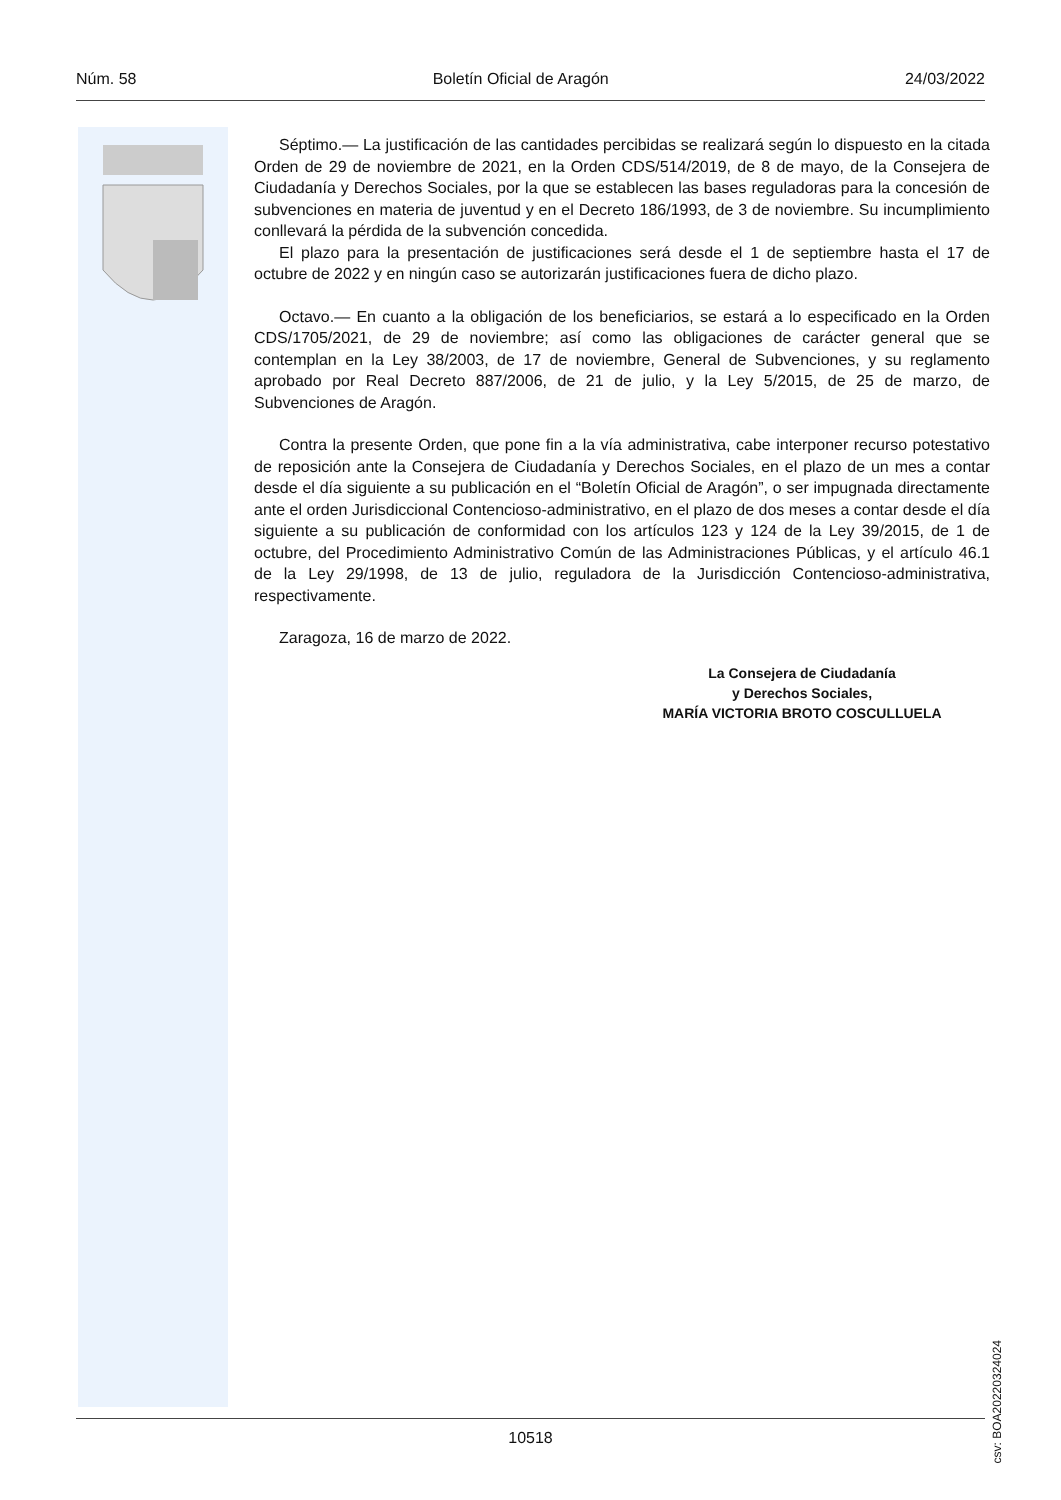Núm. 58 Boletín Oficial de Aragón 24/03/2022
Séptimo.— La justificación de las cantidades percibidas se realizará según lo dispuesto en la citada Orden de 29 de noviembre de 2021, en la Orden CDS/514/2019, de 8 de mayo, de la Consejera de Ciudadanía y Derechos Sociales, por la que se establecen las bases reguladoras para la concesión de subvenciones en materia de juventud y en el Decreto 186/1993, de 3 de noviembre. Su incumplimiento conllevará la pérdida de la subvención concedida.
El plazo para la presentación de justificaciones será desde el 1 de septiembre hasta el 17 de octubre de 2022 y en ningún caso se autorizarán justificaciones fuera de dicho plazo.
Octavo.— En cuanto a la obligación de los beneficiarios, se estará a lo especificado en la Orden CDS/1705/2021, de 29 de noviembre; así como las obligaciones de carácter general que se contemplan en la Ley 38/2003, de 17 de noviembre, General de Subvenciones, y su reglamento aprobado por Real Decreto 887/2006, de 21 de julio, y la Ley 5/2015, de 25 de marzo, de Subvenciones de Aragón.
Contra la presente Orden, que pone fin a la vía administrativa, cabe interponer recurso potestativo de reposición ante la Consejera de Ciudadanía y Derechos Sociales, en el plazo de un mes a contar desde el día siguiente a su publicación en el “Boletín Oficial de Aragón”, o ser impugnada directamente ante el orden Jurisdiccional Contencioso-administrativo, en el plazo de dos meses a contar desde el día siguiente a su publicación de conformidad con los artículos 123 y 124 de la Ley 39/2015, de 1 de octubre, del Procedimiento Administrativo Común de las Administraciones Públicas, y el artículo 46.1 de la Ley 29/1998, de 13 de julio, reguladora de la Jurisdicción Contencioso-administrativa, respectivamente.
Zaragoza, 16 de marzo de 2022.
La Consejera de Ciudadanía
y Derechos Sociales,
MARÍA VICTORIA BROTO COSCULLUELA
csv: BOA20220324024
10518